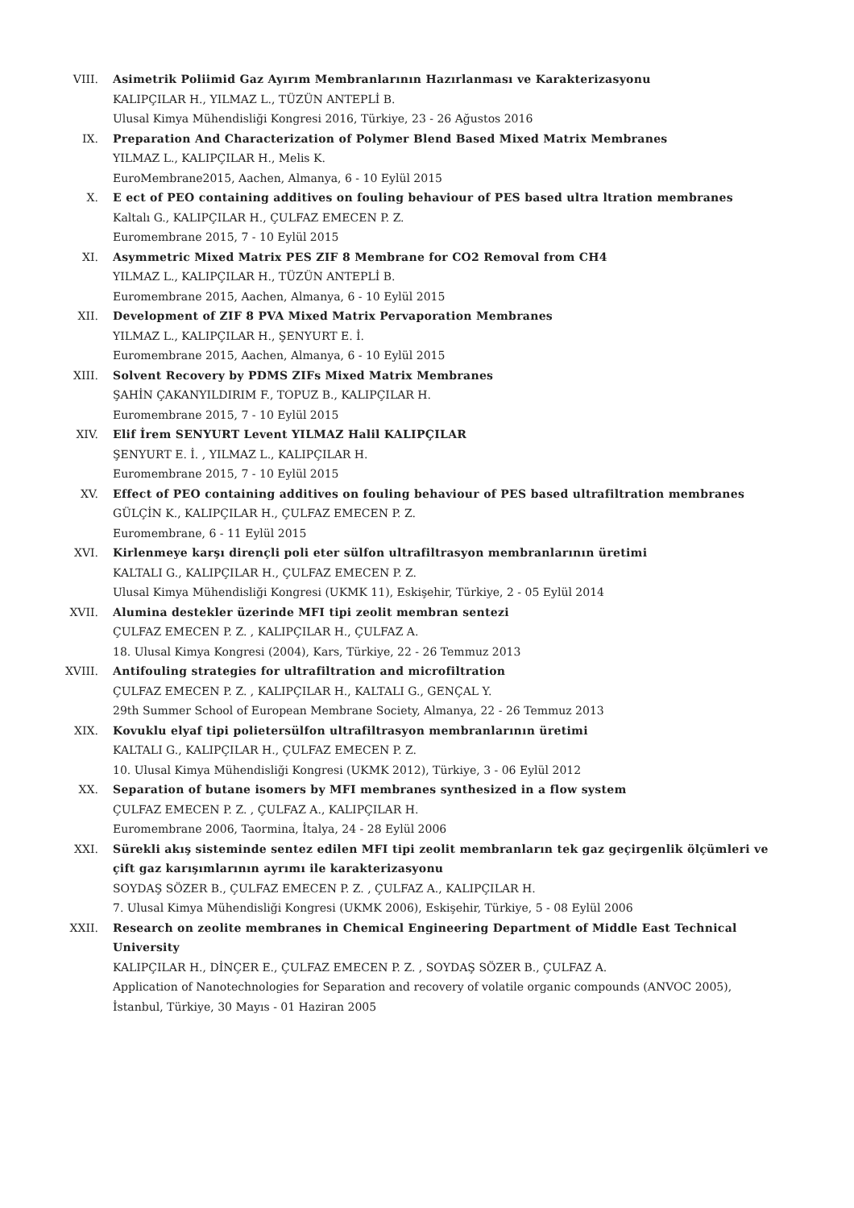VIII. Asimetrik Poliimid Gaz Ayırım Membranlarının Hazırlanması ve Karakterizasyonu
KALIPÇILAR H., YILMAZ L., TÜZÜN ANTEPLİ B.
Ulusal Kimya Mühendisliği Kongresi 2016, Türkiye, 23 - 26 Ağustos 2016
IX. Preparation And Characterization of Polymer Blend Based Mixed Matrix Membranes
YILMAZ L., KALIPÇILAR H., Melis K.
EuroMembrane2015, Aachen, Almanya, 6 - 10 Eylül 2015
X. E ect of PEO containing additives on fouling behaviour of PES based ultra ltration membranes
Kaltalı G., KALIPÇILAR H., ÇULFAZ EMECEN P. Z.
Euromembrane 2015, 7 - 10 Eylül 2015
XI. Asymmetric Mixed Matrix PES ZIF 8 Membrane for CO2 Removal from CH4
YILMAZ L., KALIPÇILAR H., TÜZÜN ANTEPLİ B.
Euromembrane 2015, Aachen, Almanya, 6 - 10 Eylül 2015
XII. Development of ZIF 8 PVA Mixed Matrix Pervaporation Membranes
YILMAZ L., KALIPÇILAR H., ŞENYURT E. İ.
Euromembrane 2015, Aachen, Almanya, 6 - 10 Eylül 2015
XIII. Solvent Recovery by PDMS ZIFs Mixed Matrix Membranes
ŞAHİN ÇAKANYILDIRIM F., TOPUZ B., KALIPÇILAR H.
Euromembrane 2015, 7 - 10 Eylül 2015
XIV. Elif İrem SENYURT Levent YILMAZ Halil KALIPÇILAR
ŞENYURT E. İ. , YILMAZ L., KALIPÇILAR H.
Euromembrane 2015, 7 - 10 Eylül 2015
XV. Effect of PEO containing additives on fouling behaviour of PES based ultrafiltration membranes
GÜLÇİN K., KALIPÇILAR H., ÇULFAZ EMECEN P. Z.
Euromembrane, 6 - 11 Eylül 2015
XVI. Kirlenmeye karşı dirençli poli eter sülfon ultrafiltrasyon membranlarının üretimi
KALTALI G., KALIPÇILAR H., ÇULFAZ EMECEN P. Z.
Ulusal Kimya Mühendisliği Kongresi (UKMK 11), Eskişehir, Türkiye, 2 - 05 Eylül 2014
XVII. Alumina destekler üzerinde MFI tipi zeolit membran sentezi
ÇULFAZ EMECEN P. Z. , KALIPÇILAR H., ÇULFAZ A.
18. Ulusal Kimya Kongresi (2004), Kars, Türkiye, 22 - 26 Temmuz 2013
XVIII. Antifouling strategies for ultrafiltration and microfiltration
ÇULFAZ EMECEN P. Z. , KALIPÇILAR H., KALTALI G., GENÇAL Y.
29th Summer School of European Membrane Society, Almanya, 22 - 26 Temmuz 2013
XIX. Kovuklu elyaf tipi polietersülfon ultrafiltrasyon membranlarının üretimi
KALTALI G., KALIPÇILAR H., ÇULFAZ EMECEN P. Z.
10. Ulusal Kimya Mühendisliği Kongresi (UKMK 2012), Türkiye, 3 - 06 Eylül 2012
XX. Separation of butane isomers by MFI membranes synthesized in a flow system
ÇULFAZ EMECEN P. Z. , ÇULFAZ A., KALIPÇILAR H.
Euromembrane 2006, Taormina, İtalya, 24 - 28 Eylül 2006
XXI. Sürekli akış sisteminde sentez edilen MFI tipi zeolit membranların tek gaz geçirgenlik ölçümleri ve çift gaz karışımlarının ayrımı ile karakterizasyonu
SOYDAŞ SÖZER B., ÇULFAZ EMECEN P. Z. , ÇULFAZ A., KALIPÇILAR H.
7. Ulusal Kimya Mühendisliği Kongresi (UKMK 2006), Eskişehir, Türkiye, 5 - 08 Eylül 2006
XXII. Research on zeolite membranes in Chemical Engineering Department of Middle East Technical University
KALIPÇILAR H., DİNÇER E., ÇULFAZ EMECEN P. Z. , SOYDAŞ SÖZER B., ÇULFAZ A.
Application of Nanotechnologies for Separation and recovery of volatile organic compounds (ANVOC 2005), İstanbul, Türkiye, 30 Mayıs - 01 Haziran 2005